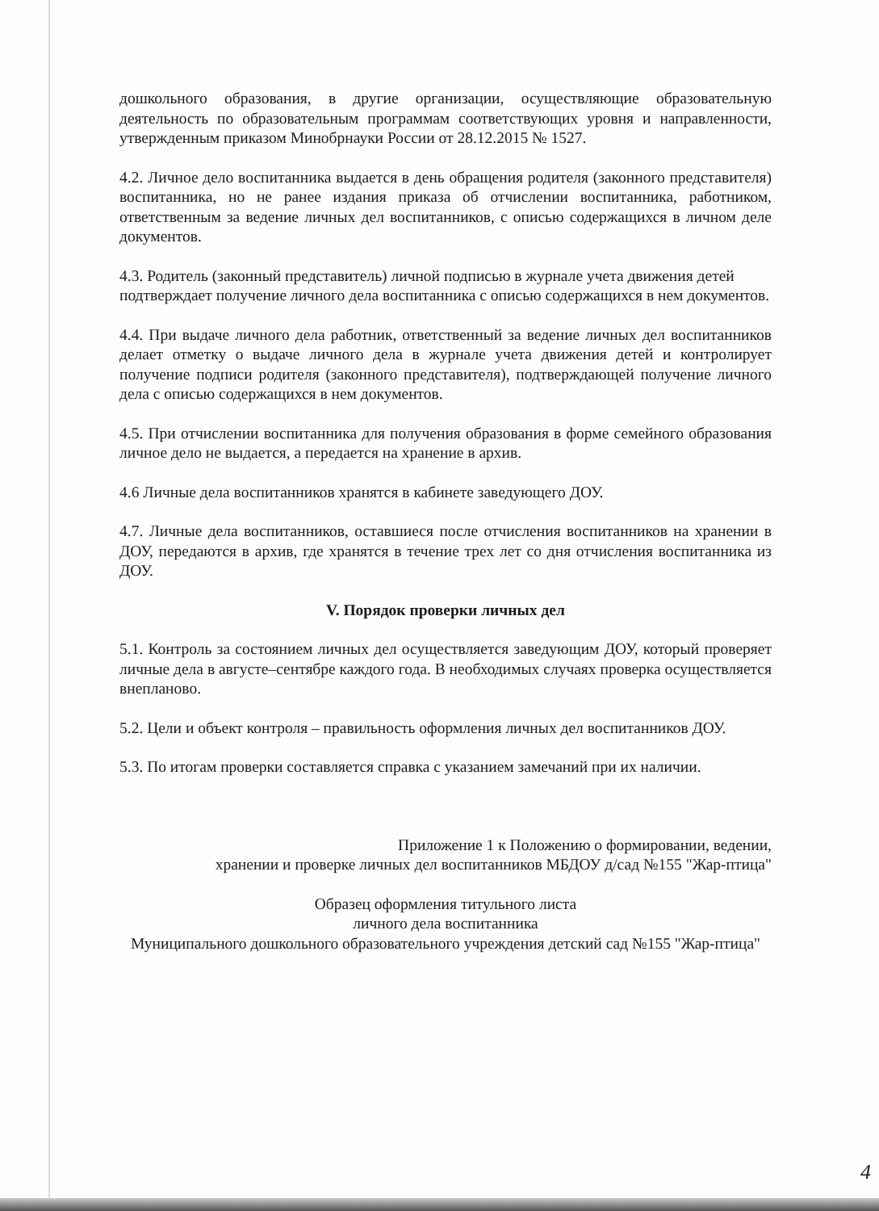дошкольного образования, в другие организации, осуществляющие образовательную деятельность по образовательным программам соответствующих уровня и направленности, утвержденным приказом Минобрнауки России от 28.12.2015 № 1527.
4.2. Личное дело воспитанника выдается в день обращения родителя (законного представителя) воспитанника, но не ранее издания приказа об отчислении воспитанника, работником, ответственным за ведение личных дел воспитанников, с описью содержащихся в личном деле документов.
4.3. Родитель (законный представитель) личной подписью в журнале учета движения детей подтверждает получение личного дела воспитанника с описью содержащихся в нем документов.
4.4. При выдаче личного дела работник, ответственный за ведение личных дел воспитанников делает отметку о выдаче личного дела в журнале учета движения детей и контролирует получение подписи родителя (законного представителя), подтверждающей получение личного дела с описью содержащихся в нем документов.
4.5. При отчислении воспитанника для получения образования в форме семейного образования личное дело не выдается, а передается на хранение в архив.
4.6 Личные дела воспитанников хранятся в кабинете заведующего ДОУ.
4.7. Личные дела воспитанников, оставшиеся после отчисления воспитанников на хранении в ДОУ, передаются в архив, где хранятся в течение трех лет со дня отчисления воспитанника из ДОУ.
V. Порядок проверки личных дел
5.1. Контроль за состоянием личных дел осуществляется заведующим ДОУ, который проверяет личные дела в августе–сентябре каждого года. В необходимых случаях проверка осуществляется внепланово.
5.2. Цели и объект контроля – правильность оформления личных дел воспитанников ДОУ.
5.3. По итогам проверки составляется справка с указанием замечаний при их наличии.
Приложение 1 к Положению о формировании, ведении,
хранении и проверке личных дел воспитанников МБДОУ д/сад №155 "Жар-птица"
Образец оформления титульного листа
личного дела воспитанника
Муниципального дошкольного образовательного учреждения детский сад №155 "Жар-птица"
4